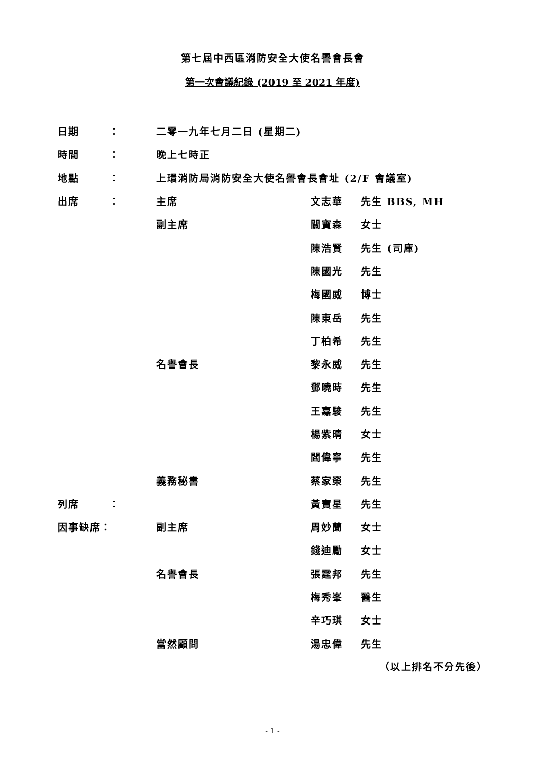第七屆中西區消防安全大使名譽會長會
第一次會議紀錄 (2019 至 2021 年度)
| 日期 | ： | 二零一九年七月二日 (星期二) | | |
| 時間 | ： | 晚上七時正 | | |
| 地點 | ： | 上環消防局消防安全大使名譽會長會址 (2/F 會議室) | | |
| 出席 | ： | 主席 | 文志華 | 先生 BBS, MH |
| | | 副主席 | 關寶森 | 女士 |
| | | | 陳浩賢 | 先生 (司庫) |
| | | | 陳國光 | 先生 |
| | | | 梅國威 | 博士 |
| | | | 陳東岳 | 先生 |
| | | | 丁柏希 | 先生 |
| | | 名譽會長 | 黎永威 | 先生 |
| | | | 鄧曉時 | 先生 |
| | | | 王嘉駿 | 先生 |
| | | | 楊紫晴 | 女士 |
| | | | 閻偉寧 | 先生 |
| | | 義務秘書 | 蔡家榮 | 先生 |
| 列席 | ： | | 黃寶星 | 先生 |
| 因事缺席： | | 副主席 | 周妙蘭 | 女士 |
| | | | 錢迪勵 | 女士 |
| | | 名譽會長 | 張霆邦 | 先生 |
| | | | 梅秀峯 | 醫生 |
| | | | 辛巧琪 | 女士 |
| | | 當然顧問 | 湯忠偉 | 先生 |
（以上排名不分先後）
- 1 -